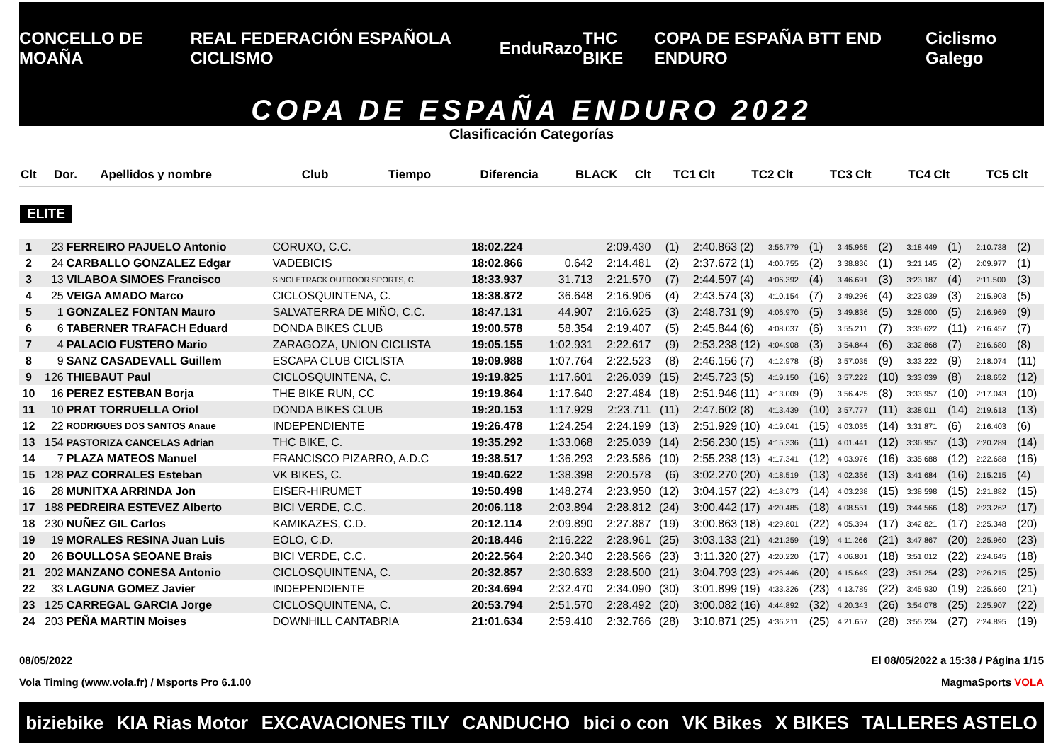CONCELLO DE MOAÑA REAL FEDERACIÓN ESPAÑOLA CICLISMO EnduRazo THC BIKE COPA DE ESPAÑA BTT END ENDURO Ciclismo Galego
COPA DE ESPAÑA ENDURO 2022
Clasificación Categorías
| Clt | Dor. | Apellidos y nombre | Club | Tiempo | Diferencia | BLACK | Clt | TC1 | Clt | TC2 | Clt | TC3 | Clt | TC4 | Clt | TC5 | Clt |
| --- | --- | --- | --- | --- | --- | --- | --- | --- | --- | --- | --- | --- | --- | --- | --- | --- | --- |
ELITE
| 1 | 23 | FERREIRO PAJUELO Antonio | CORUXO, C.C. | 18:02.224 | | 2:09.430 | (1) | 2:40.863 | (2) | 3:56.779 | (1) | 3:45.965 | (2) | 3:18.449 | (1) | 2:10.738 | (2) |
| 2 | 24 | CARBALLO GONZALEZ Edgar | VADEBICIS | 18:02.866 | 0.642 | 2:14.481 | (2) | 2:37.672 | (1) | 4:00.755 | (2) | 3:38.836 | (1) | 3:21.145 | (2) | 2:09.977 | (1) |
| 3 | 13 | VILABOA SIMOES Francisco | SINGLETRACK OUTDOOR SPORTS, C. | 18:33.937 | 31.713 | 2:21.570 | (7) | 2:44.597 | (4) | 4:06.392 | (4) | 3:46.691 | (3) | 3:23.187 | (4) | 2:11.500 | (3) |
| 4 | 25 | VEIGA AMADO Marco | CICLOSQUINTENA, C. | 18:38.872 | 36.648 | 2:16.906 | (4) | 2:43.574 | (3) | 4:10.154 | (7) | 3:49.296 | (4) | 3:23.039 | (3) | 2:15.903 | (5) |
| 5 | 1 | GONZALEZ FONTAN Mauro | SALVATERRA DE MIÑO, C.C. | 18:47.131 | 44.907 | 2:16.625 | (3) | 2:48.731 | (9) | 4:06.970 | (5) | 3:49.836 | (5) | 3:28.000 | (5) | 2:16.969 | (9) |
| 6 | 6 | TABERNER TRAFACH Eduard | DONDA BIKES CLUB | 19:00.578 | 58.354 | 2:19.407 | (5) | 2:45.844 | (6) | 4:08.037 | (6) | 3:55.211 | (7) | 3:35.622 | (11) | 2:16.457 | (7) |
| 7 | 4 | PALACIO FUSTERO Mario | ZARAGOZA, UNION CICLISTA | 19:05.155 | 1:02.931 | 2:22.617 | (9) | 2:53.238 | (12) | 4:04.908 | (3) | 3:54.844 | (6) | 3:32.868 | (7) | 2:16.680 | (8) |
| 8 | 9 | SANZ CASADEVALL Guillem | ESCAPA CLUB CICLISTA | 19:09.988 | 1:07.764 | 2:22.523 | (8) | 2:46.156 | (7) | 4:12.978 | (8) | 3:57.035 | (9) | 3:33.222 | (9) | 2:18.074 | (11) |
| 9 | 126 | THIEBAUT Paul | CICLOSQUINTENA, C. | 19:19.825 | 1:17.601 | 2:26.039 | (15) | 2:45.723 | (5) | 4:19.150 | (16) | 3:57.222 | (10) | 3:33.039 | (8) | 2:18.652 | (12) |
| 10 | 16 | PEREZ ESTEBAN Borja | THE BIKE RUN, CC | 19:19.864 | 1:17.640 | 2:27.484 | (18) | 2:51.946 | (11) | 4:13.009 | (9) | 3:56.425 | (8) | 3:33.957 | (10) | 2:17.043 | (10) |
| 11 | 10 | PRAT TORRUELLA Oriol | DONDA BIKES CLUB | 19:20.153 | 1:17.929 | 2:23.711 | (11) | 2:47.602 | (8) | 4:13.439 | (10) | 3:57.777 | (11) | 3:38.011 | (14) | 2:19.613 | (13) |
| 12 | 22 | RODRIGUES DOS SANTOS Anaue | INDEPENDIENTE | 19:26.478 | 1:24.254 | 2:24.199 | (13) | 2:51.929 | (10) | 4:19.041 | (15) | 4:03.035 | (14) | 3:31.871 | (6) | 2:16.403 | (6) |
| 13 | 154 | PASTORIZA CANCELAS Adrian | THC BIKE, C. | 19:35.292 | 1:33.068 | 2:25.039 | (14) | 2:56.230 | (15) | 4:15.336 | (11) | 4:01.441 | (12) | 3:36.957 | (13) | 2:20.289 | (14) |
| 14 | 7 | PLAZA MATEOS Manuel | FRANCISCO PIZARRO, A.D.C | 19:38.517 | 1:36.293 | 2:23.586 | (10) | 2:55.238 | (13) | 4:17.341 | (12) | 4:03.976 | (16) | 3:35.688 | (12) | 2:22.688 | (16) |
| 15 | 128 | PAZ CORRALES Esteban | VK BIKES, C. | 19:40.622 | 1:38.398 | 2:20.578 | (6) | 3:02.270 | (20) | 4:18.519 | (13) | 4:02.356 | (13) | 3:41.684 | (16) | 2:15.215 | (4) |
| 16 | 28 | MUNITXA ARRINDA Jon | EISER-HIRUMET | 19:50.498 | 1:48.274 | 2:23.950 | (12) | 3:04.157 | (22) | 4:18.673 | (14) | 4:03.238 | (15) | 3:38.598 | (15) | 2:21.882 | (15) |
| 17 | 188 | PEDREIRA ESTEVEZ Alberto | BICI VERDE, C.C. | 20:06.118 | 2:03.894 | 2:28.812 | (24) | 3:00.442 | (17) | 4:20.485 | (18) | 4:08.551 | (19) | 3:44.566 | (18) | 2:23.262 | (17) |
| 18 | 230 | NUÑEZ GIL Carlos | KAMIKAZES, C.D. | 20:12.114 | 2:09.890 | 2:27.887 | (19) | 3:00.863 | (18) | 4:29.801 | (22) | 4:05.394 | (17) | 3:42.821 | (17) | 2:25.348 | (20) |
| 19 | 19 | MORALES RESINA Juan Luis | EOLO, C.D. | 20:18.446 | 2:16.222 | 2:28.961 | (25) | 3:03.133 | (21) | 4:21.259 | (19) | 4:11.266 | (21) | 3:47.867 | (20) | 2:25.960 | (23) |
| 20 | 26 | BOULLOSA SEOANE Brais | BICI VERDE, C.C. | 20:22.564 | 2:20.340 | 2:28.566 | (23) | 3:11.320 | (27) | 4:20.220 | (17) | 4:06.801 | (18) | 3:51.012 | (22) | 2:24.645 | (18) |
| 21 | 202 | MANZANO CONESA Antonio | CICLOSQUINTENA, C. | 20:32.857 | 2:30.633 | 2:28.500 | (21) | 3:04.793 | (23) | 4:26.446 | (20) | 4:15.649 | (23) | 3:51.254 | (23) | 2:26.215 | (25) |
| 22 | 33 | LAGUNA GOMEZ Javier | INDEPENDIENTE | 20:34.694 | 2:32.470 | 2:34.090 | (30) | 3:01.899 | (19) | 4:33.326 | (23) | 4:13.789 | (22) | 3:45.930 | (19) | 2:25.660 | (21) |
| 23 | 125 | CARREGAL GARCIA Jorge | CICLOSQUINTENA, C. | 20:53.794 | 2:51.570 | 2:28.492 | (20) | 3:00.082 | (16) | 4:44.892 | (32) | 4:20.343 | (26) | 3:54.078 | (25) | 2:25.907 | (22) |
| 24 | 203 | PEÑA MARTIN Moises | DOWNHILL CANTABRIA | 21:01.634 | 2:59.410 | 2:32.766 | (28) | 3:10.871 | (25) | 4:36.211 | (25) | 4:21.657 | (28) | 3:55.234 | (27) | 2:24.895 | (19) |
08/05/2022 El 08/05/2022 a 15:38 / Página 1/15
Vola Timing (www.vola.fr) / Msports Pro 6.1.00 MagmaSports VOLA
biziebike KIA Rias Motor EXCAVACIONES TILY CANDUCHO bici o con VK Bikes X BIKES TALLERES ASTELO